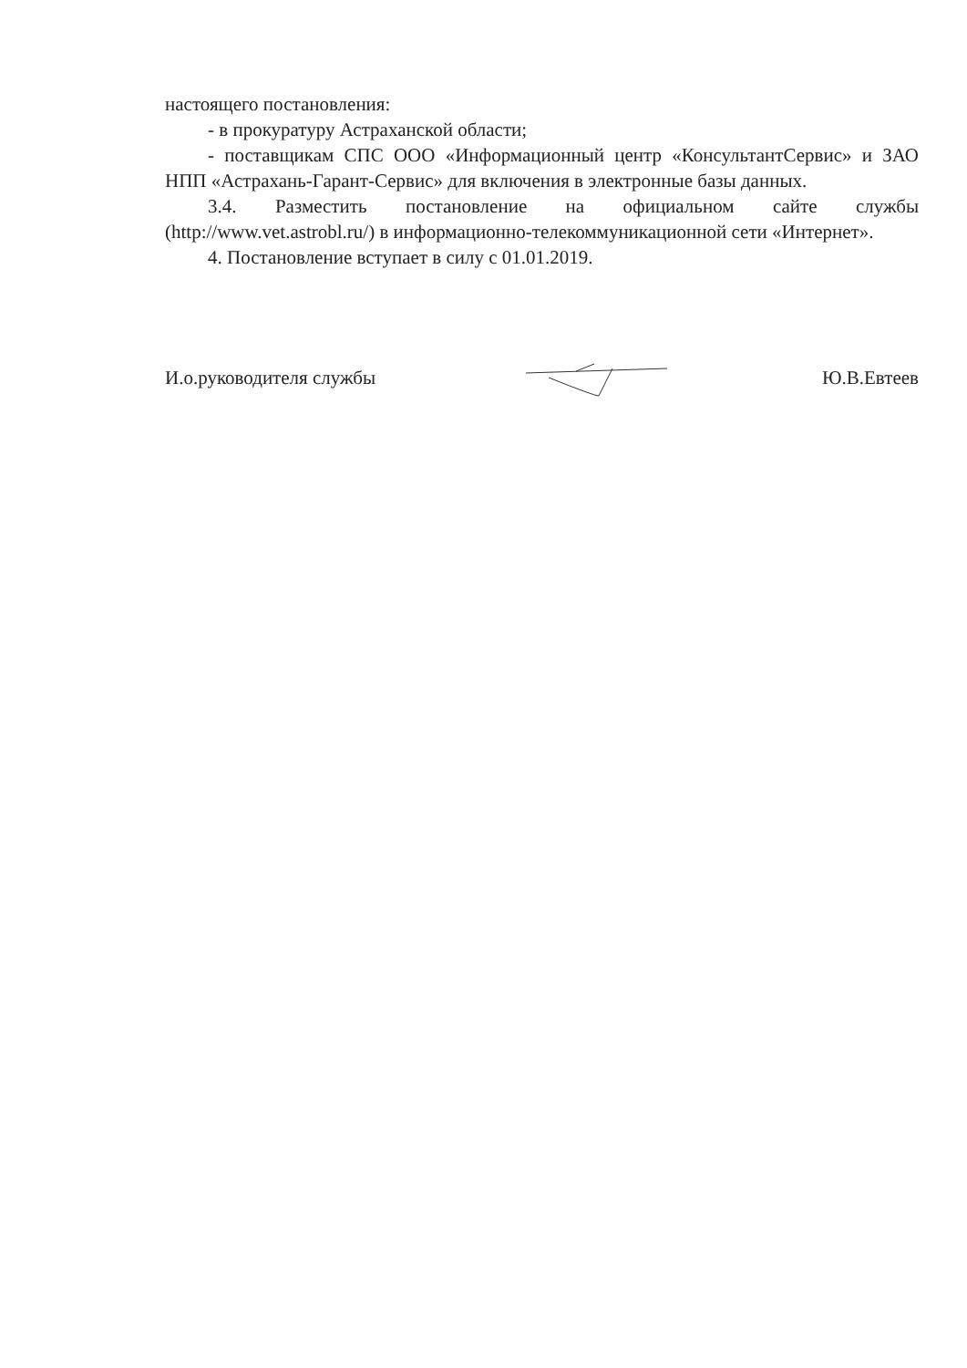настоящего постановления:
- в прокуратуру Астраханской области;
- поставщикам СПС ООО «Информационный центр «КонсультантСервис» и ЗАО НПП «Астрахань-Гарант-Сервис» для включения в электронные базы данных.
3.4. Разместить постановление на официальном сайте службы (http://www.vet.astrobl.ru/) в информационно-телекоммуникационной сети «Интернет».
4. Постановление вступает в силу с 01.01.2019.
И.о.руководителя службы Ю.В.Евтеев